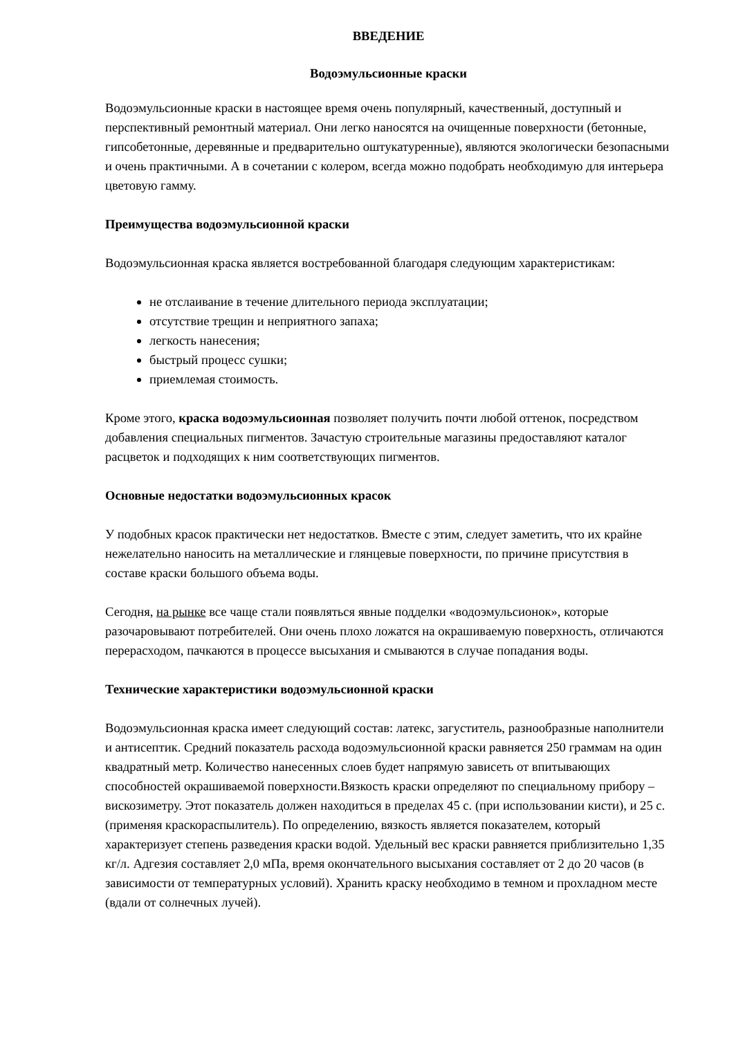ВВЕДЕНИЕ
Водоэмульсионные краски
Водоэмульсионные краски в настоящее время очень популярный, качественный, доступный и перспективный ремонтный материал. Они легко наносятся на очищенные поверхности (бетонные, гипсобетонные, деревянные и предварительно оштукатуренные), являются экологически безопасными и очень практичными. А в сочетании с колером, всегда можно подобрать необходимую для интерьера цветовую гамму.
Преимущества водоэмульсионной краски
Водоэмульсионная краска является востребованной благодаря следующим характеристикам:
не отслаивание в течение длительного периода эксплуатации;
отсутствие трещин и неприятного запаха;
легкость нанесения;
быстрый процесс сушки;
приемлемая стоимость.
Кроме этого, краска водоэмульсионная позволяет получить почти любой оттенок, посредством добавления специальных пигментов. Зачастую строительные магазины предоставляют каталог расцветок и подходящих к ним соответствующих пигментов.
Основные недостатки водоэмульсионных красок
У подобных красок практически нет недостатков. Вместе с этим, следует заметить, что их крайне нежелательно наносить на металлические и глянцевые поверхности, по причине присутствия в составе краски большого объема воды.
Сегодня, на рынке все чаще стали появляться явные подделки «водоэмульсионок», которые разочаровывают потребителей. Они очень плохо ложатся на окрашиваемую поверхность, отличаются перерасходом, пачкаются в процессе высыхания и смываются в случае попадания воды.
Технические характеристики водоэмульсионной краски
Водоэмульсионная краска имеет следующий состав: латекс, загуститель, разнообразные наполнители и антисептик. Средний показатель расхода водоэмульсионной краски равняется 250 граммам на один квадратный метр. Количество нанесенных слоев будет напрямую зависеть от впитывающих способностей окрашиваемой поверхности.Вязкость краски определяют по специальному прибору – вискозиметру. Этот показатель должен находиться в пределах 45 с. (при использовании кисти), и 25 с. (применяя краскораспылитель). По определению, вязкость является показателем, который характеризует степень разведения краски водой. Удельный вес краски равняется приблизительно 1,35 кг/л. Адгезия составляет 2,0 мПа, время окончательного высыхания составляет от 2 до 20 часов (в зависимости от температурных условий). Хранить краску необходимо в темном и прохладном месте (вдали от солнечных лучей).